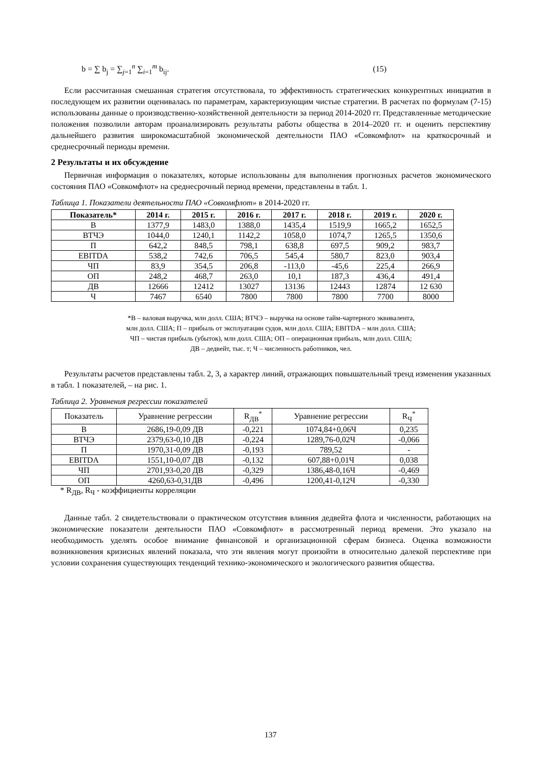b = ∑ b<sub>j</sub> = ∑<sub>j=1</sub><sup>n</sup> ∑<sub>i=1</sub><sup>m</sup> b<sub>ij</sub>. (15)
Если рассчитанная смешанная стратегия отсутствовала, то эффективность стратегических конкурентных инициатив в последующем их развитии оценивалась по параметрам, характеризующим чистые стратегии. В расчетах по формулам (7-15) использованы данные о производственно-хозяйственной деятельности за период 2014-2020 гг. Представленные методические положения позволили авторам проанализировать результаты работы общества в 2014–2020 гг. и оценить перспективу дальнейшего развития широкомасштабной экономической деятельности ПАО «Совкомфлот» на краткосрочный и среднесрочный периоды времени.
2 Результаты и их обсуждение
Первичная информация о показателях, которые использованы для выполнения прогнозных расчетов экономического состояния ПАО «Совкомфлот» на среднесрочный период времени, представлены в табл. 1.
Таблица 1. Показатели деятельности ПАО «Совкомфлот» в 2014-2020 гг.
| Показатель* | 2014 г. | 2015 г. | 2016 г. | 2017 г. | 2018 г. | 2019 г. | 2020 г. |
| --- | --- | --- | --- | --- | --- | --- | --- |
| В | 1377,9 | 1483,0 | 1388,0 | 1435,4 | 1519,9 | 1665,2 | 1652,5 |
| ВТЧЭ | 1044,0 | 1240,1 | 1142,2 | 1058,0 | 1074,7 | 1265,5 | 1350,6 |
| П | 642,2 | 848,5 | 798,1 | 638,8 | 697,5 | 909,2 | 983,7 |
| EBITDA | 538,2 | 742,6 | 706,5 | 545,4 | 580,7 | 823,0 | 903,4 |
| ЧП | 83,9 | 354,5 | 206,8 | -113,0 | -45,6 | 225,4 | 266,9 |
| ОП | 248,2 | 468,7 | 263,0 | 10,1 | 187,3 | 436,4 | 491,4 |
| ДВ | 12666 | 12412 | 13027 | 13136 | 12443 | 12874 | 12 630 |
| Ч | 7467 | 6540 | 7800 | 7800 | 7800 | 7700 | 8000 |
*В – валовая выручка, млн долл. США; ВТЧЭ – выручка на основе тайм-чартерного эквивалента,
млн долл. США; П – прибыль от эксплуатации судов, млн долл. США; EBITDA – млн долл. США;
ЧП – чистая прибыль (убыток), млн долл. США; ОП – операционная прибыль, млн долл. США;
ДВ – дедвейт, тыс. т; Ч – численность работников, чел.
Результаты расчетов представлены табл. 2, 3, а характер линий, отражающих повышательный тренд изменения указанных в табл. 1 показателей, – на рис. 1.
Таблица 2. Уравнения регрессии показателей
| Показатель | Уравнение регрессии | R<sub>ДВ</sub><sup>*</sup> | Уравнение регрессии | R<sub>Ч</sub><sup>*</sup> |
| В | 2686,19-0,09 ДВ | -0,221 | 1074,84+0,06Ч | 0,235 |
| ВТЧЭ | 2379,63-0,10 ДВ | -0,224 | 1289,76-0,02Ч | -0,066 |
| П | 1970,31-0,09 ДВ | -0,193 | 789,52 | - |
| EBITDA | 1551,10-0,07 ДВ | -0,132 | 607,88+0,01Ч | 0,038 |
| ЧП | 2701,93-0,20 ДВ | -0,329 | 1386,48-0,16Ч | -0,469 |
| ОП | 4260,63-0,31ДВ | -0,496 | 1200,41-0,12Ч | -0,330 |
* R<sub>ДВ</sub>, R<sub>Ч</sub> - коэффициенты корреляции
Данные табл. 2 свидетельствовали о практическом отсутствия влияния дедвейта флота и численности, работающих на экономические показатели деятельности ПАО «Совкомфлот» в рассмотренный период времени. Это указало на необходимость уделять особое внимание финансовой и организационной сферам бизнеса. Оценка возможности возникновения кризисных явлений показала, что эти явления могут произойти в относительно далекой перспективе при условии сохранения существующих тенденций технико-экономического и экологического развития общества.
137